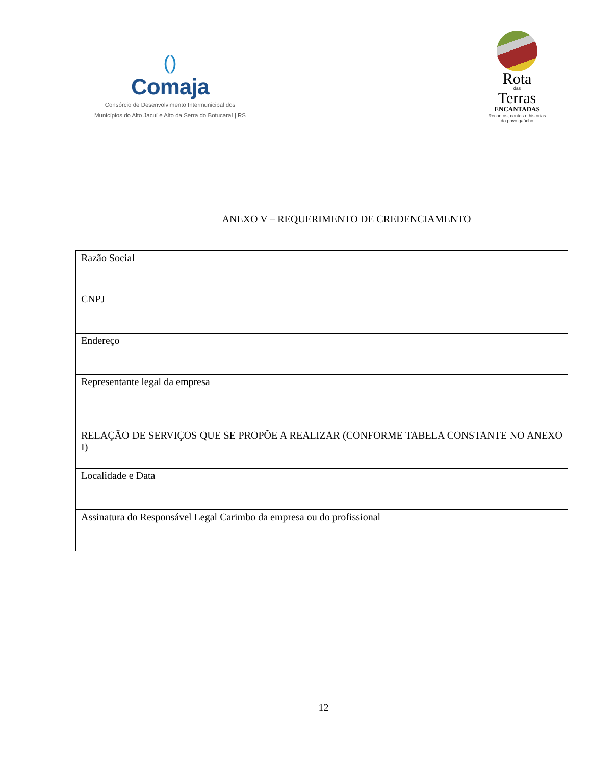()
Comaja
Consórcio de Desenvolvimento Intermunicipal dos
Municípios do Alto Jacuí e Alto da Serra do Botucaraí | RS
Rota
das
Terras
ENCANTADAS
Recantos, contos e histórias
do povo gaúcho
ANEXO V – REQUERIMENTO DE CREDENCIAMENTO
| Razão Social |
| CNPJ |
| Endereço |
| Representante legal da empresa |
| RELAÇÃO DE SERVIÇOS QUE SE PROPÕE A REALIZAR (CONFORME TABELA CONSTANTE NO ANEXO I) |
| Localidade e Data |
| Assinatura do Responsável Legal Carimbo da empresa ou do profissional |
12